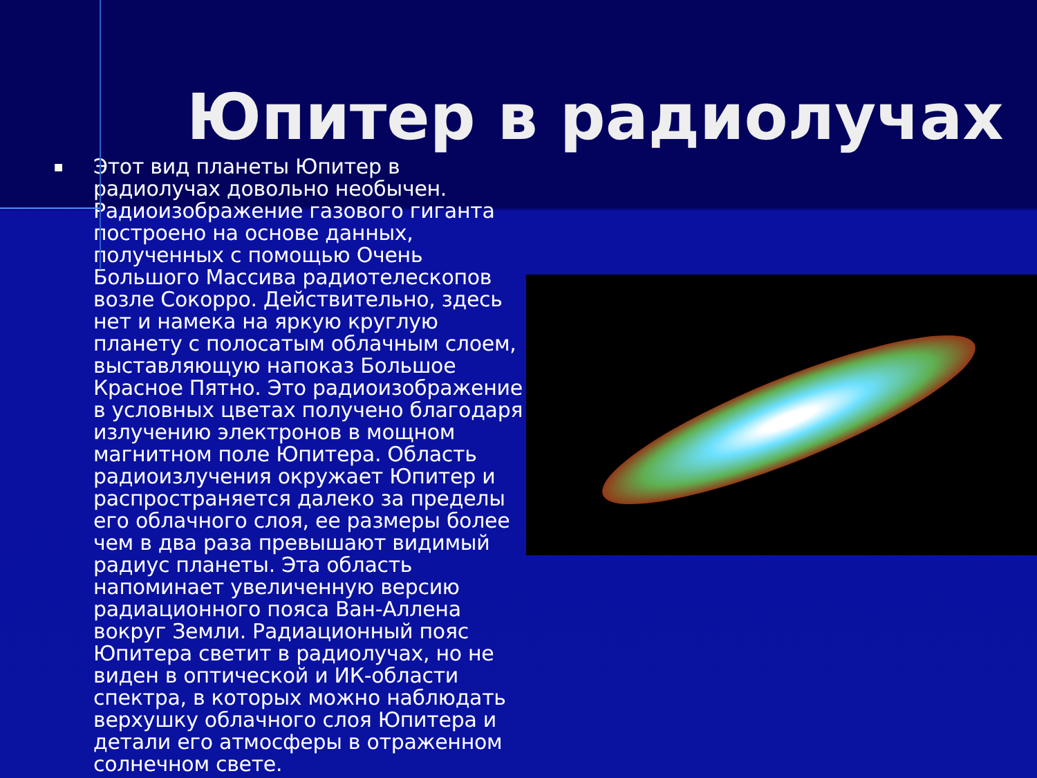Юпитер в радиолучах
■
Этот вид планеты Юпитер в радиолучах довольно необычен. Радиоизображение газового гиганта построено на основе данных, полученных с помощью Очень Большого Массива радиотелескопов возле Сокорро. Действительно, здесь нет и намека на яркую круглую планету с полосатым облачным слоем, выставляющую напоказ Большое Красное Пятно. Это радиоизображение в условных цветах получено благодаря излучению электронов в мощном магнитном поле Юпитера. Область радиоизлучения окружает Юпитер и распространяется далеко за пределы его облачного слоя, ее размеры более чем в два раза превышают видимый радиус планеты. Эта область напоминает увеличенную версию радиационного пояса Ван-Аллена вокруг Земли. Радиационный пояс Юпитера светит в радиолучах, но не виден в оптической и ИК-области спектра, в которых можно наблюдать верхушку облачного слоя Юпитера и детали его атмосферы в отраженном солнечном свете.